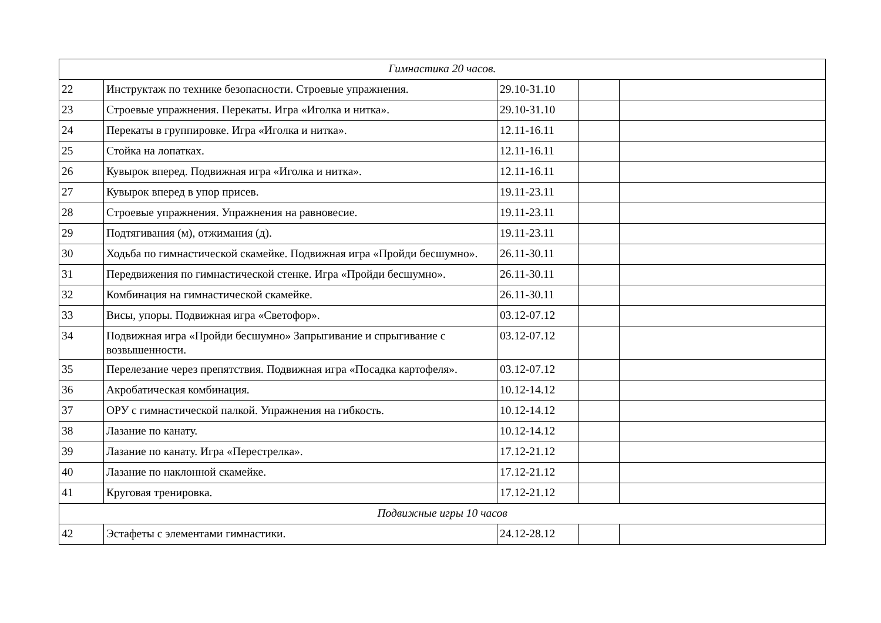| Гимнастика 20 часов. | | | | |
| 22 | Инструктаж по технике безопасности. Строевые упражнения. | 29.10-31.10 | | |
| 23 | Строевые упражнения. Перекаты. Игра «Иголка и нитка». | 29.10-31.10 | | |
| 24 | Перекаты в группировке. Игра «Иголка и нитка». | 12.11-16.11 | | |
| 25 | Стойка на лопатках. | 12.11-16.11 | | |
| 26 | Кувырок вперед. Подвижная игра «Иголка и нитка». | 12.11-16.11 | | |
| 27 | Кувырок вперед в упор присев. | 19.11-23.11 | | |
| 28 | Строевые упражнения. Упражнения на равновесие. | 19.11-23.11 | | |
| 29 | Подтягивания (м), отжимания (д). | 19.11-23.11 | | |
| 30 | Ходьба по гимнастической скамейке. Подвижная игра «Пройди бесшумно». | 26.11-30.11 | | |
| 31 | Передвижения по гимнастической стенке. Игра «Пройди бесшумно». | 26.11-30.11 | | |
| 32 | Комбинация на гимнастической скамейке. | 26.11-30.11 | | |
| 33 | Висы, упоры. Подвижная игра «Светофор». | 03.12-07.12 | | |
| 34 | Подвижная игра «Пройди бесшумно» Запрыгивание и спрыгивание с возвышенности. | 03.12-07.12 | | |
| 35 | Перелезание через препятствия. Подвижная игра «Посадка картофеля». | 03.12-07.12 | | |
| 36 | Акробатическая комбинация. | 10.12-14.12 | | |
| 37 | ОРУ с гимнастической палкой. Упражнения на гибкость. | 10.12-14.12 | | |
| 38 | Лазание по канату. | 10.12-14.12 | | |
| 39 | Лазание по канату. Игра «Перестрелка». | 17.12-21.12 | | |
| 40 | Лазание по наклонной скамейке. | 17.12-21.12 | | |
| 41 | Круговая тренировка. | 17.12-21.12 | | |
| Подвижные игры 10 часов | | | | |
| 42 | Эстафеты с элементами гимнастики. | 24.12-28.12 | | |